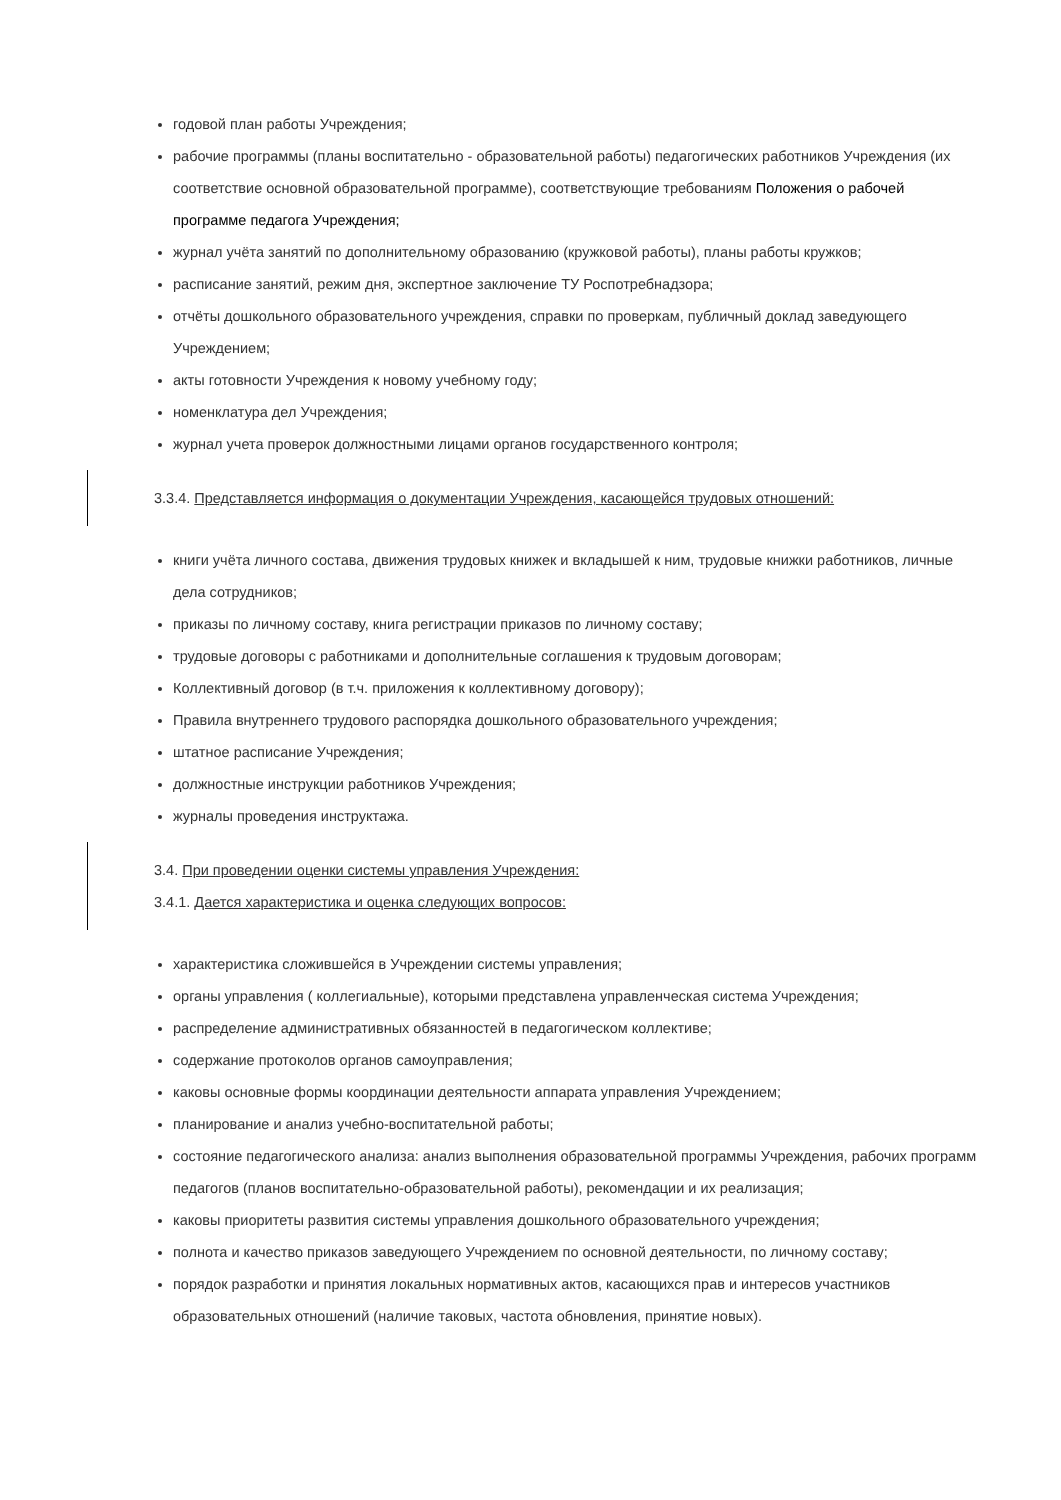годовой план работы Учреждения;
рабочие программы (планы воспитательно - образовательной работы) педагогических работников Учреждения (их соответствие основной образовательной программе), соответствующие требованиям Положения о рабочей программе педагога Учреждения;
журнал учёта занятий по дополнительному образованию (кружковой работы), планы работы кружков;
расписание занятий, режим дня, экспертное заключение ТУ Роспотребнадзора;
отчёты дошкольного образовательного учреждения, справки по проверкам, публичный доклад заведующего Учреждением;
акты готовности Учреждения к новому учебному году;
номенклатура дел Учреждения;
журнал учета проверок должностными лицами органов государственного контроля;
3.3.4. Представляется информация о документации Учреждения, касающейся трудовых отношений:
книги учёта личного состава, движения трудовых книжек и вкладышей к ним, трудовые книжки работников, личные дела сотрудников;
приказы по личному составу, книга регистрации приказов по личному составу;
трудовые договоры с работниками и дополнительные соглашения к трудовым договорам;
Коллективный договор (в т.ч. приложения к коллективному договору);
Правила внутреннего трудового распорядка дошкольного образовательного учреждения;
штатное расписание Учреждения;
должностные инструкции работников Учреждения;
журналы проведения инструктажа.
3.4. При проведении оценки системы управления Учреждения:
3.4.1. Дается характеристика и оценка следующих вопросов:
характеристика сложившейся в Учреждении системы управления;
органы управления ( коллегиальные), которыми представлена управленческая система Учреждения;
распределение административных обязанностей в педагогическом коллективе;
содержание протоколов органов самоуправления;
каковы основные формы координации деятельности аппарата управления Учреждением;
планирование и анализ учебно-воспитательной работы;
состояние педагогического анализа: анализ выполнения образовательной программы Учреждения, рабочих программ педагогов (планов воспитательно-образовательной работы), рекомендации и их реализация;
каковы приоритеты развития системы управления дошкольного образовательного учреждения;
полнота и качество приказов заведующего Учреждением по основной деятельности, по личному составу;
порядок разработки и принятия локальных нормативных актов, касающихся прав и интересов участников образовательных отношений (наличие таковых, частота обновления, принятие новых).